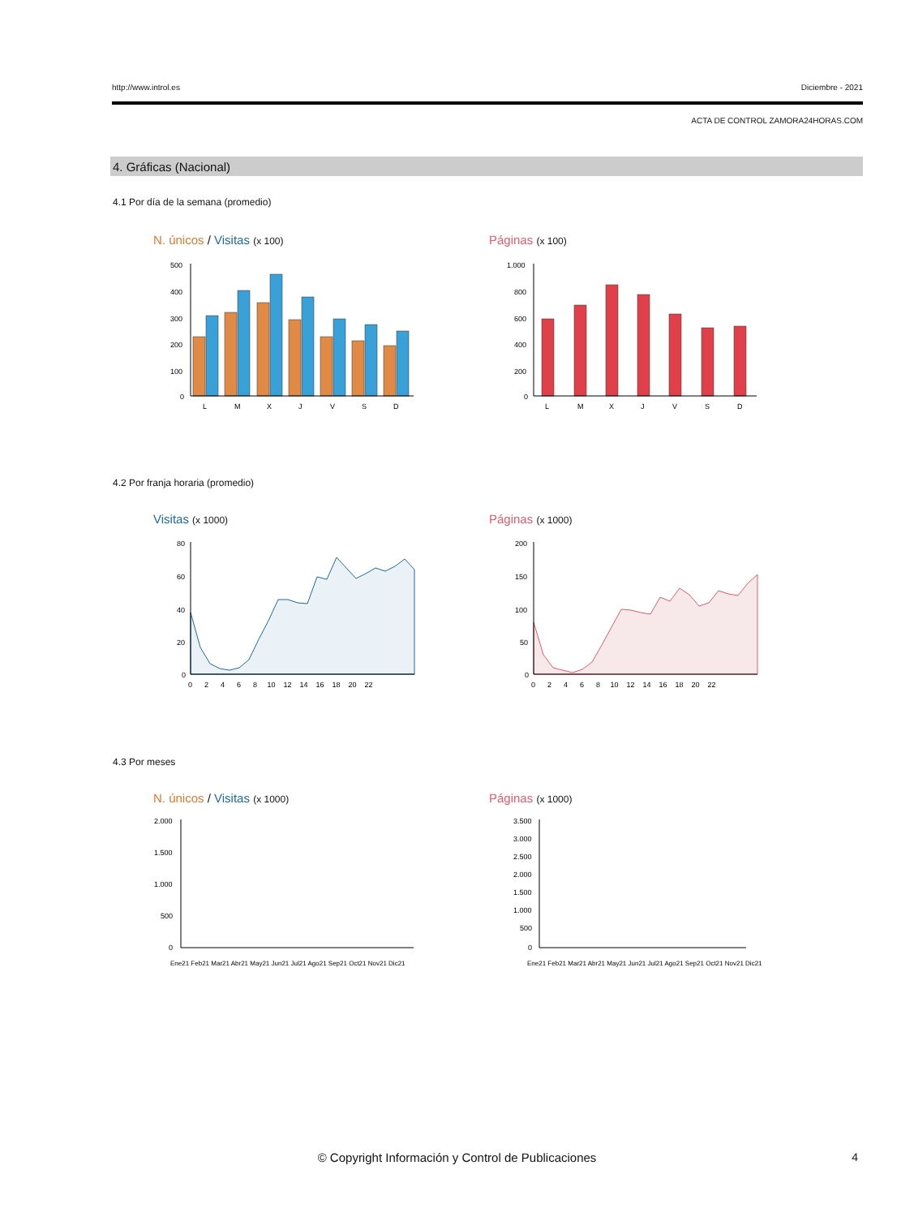http://www.introl.es Diciembre - 2021
ACTA DE CONTROL ZAMORA24HORAS.COM
4. Gráficas (Nacional)
4.1 Por día de la semana (promedio)
N. únicos / Visitas (x 100) Páginas (x 100)
500
400
300
200
100
0
L
M
X
J
V
S
D
1.000
800
600
400
200
0
L
M
X
J
V
S
D
4.2 Por franja horaria (promedio)
Visitas (x 1000) Páginas (x 1000)
80
60
40
20
0
0 2 4 6 8 10 12 14 16 18 20 22
200
150
100
50
0
0 2 4 6 8 10 12 14 16 18 20 22
4.3 Por meses
N. únicos / Visitas (x 1000) Páginas (x 1000)
2.000
1.500
1.000
500
0
Ene21 Feb21 Mar21 Abr21 May21 Jun21 Jul21 Ago21 Sep21 Oct21 Nov21 Dic21
3.500
3.000
2.500
2.000
1.500
1.000
500
0
Ene21 Feb21 Mar21 Abr21 May21 Jun21 Jul21 Ago21 Sep21 Oct21 Nov21 Dic21
© Copyright Información y Control de Publicaciones
4